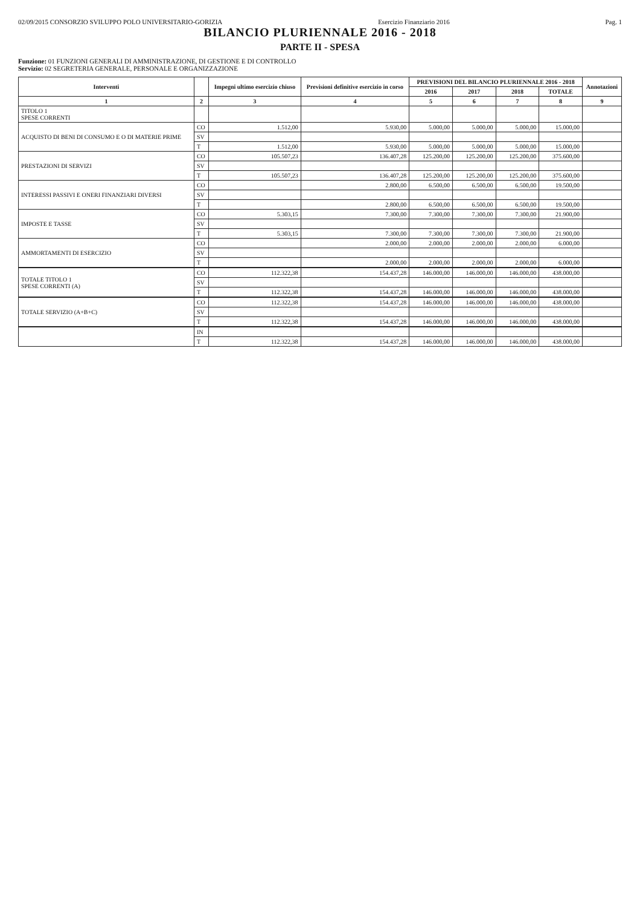02/09/2015 CONSORZIO SVILUPPO POLO UNIVERSITARIO-GORIZIA
Esercizio Finanziario 2016 Pag. 1
BILANCIO PLURIENNALE 2016 - 2018
PARTE II - SPESA
Funzione: 01 FUNZIONI GENERALI DI AMMINISTRAZIONE, DI GESTIONE E DI CONTROLLO
Servizio: 02 SEGRETERIA GENERALE, PERSONALE E ORGANIZZAZIONE
| Interventi | | Impegni ultimo esercizio chiuso | Previsioni definitive esercizio in corso | PREVISIONI DEL BILANCIO PLURIENNALE 2016 - 2018 | | | | Annotazioni |
| --- | --- | --- | --- | --- | --- | --- | --- | --- |
| | | | | 2016 | 2017 | 2018 | TOTALE | |
| 1 | 2 | 3 | 4 | 5 | 6 | 7 | 8 | 9 |
| TITOLO 1 SPESE CORRENTI | | | | | | | | |
| ACQUISTO DI BENI DI CONSUMO E O DI MATERIE PRIME | CO | 1.512,00 | 5.930,00 | 5.000,00 | 5.000,00 | 5.000,00 | 15.000,00 | |
| | SV | | | | | | | |
| | T | 1.512,00 | 5.930,00 | 5.000,00 | 5.000,00 | 5.000,00 | 15.000,00 | |
| PRESTAZIONI DI SERVIZI | CO | 105.507,23 | 136.407,28 | 125.200,00 | 125.200,00 | 125.200,00 | 375.600,00 | |
| | SV | | | | | | | |
| | T | 105.507,23 | 136.407,28 | 125.200,00 | 125.200,00 | 125.200,00 | 375.600,00 | |
| INTERESSI PASSIVI E ONERI FINANZIARI DIVERSI | CO | | 2.800,00 | 6.500,00 | 6.500,00 | 6.500,00 | 19.500,00 | |
| | SV | | | | | | | |
| | T | | 2.800,00 | 6.500,00 | 6.500,00 | 6.500,00 | 19.500,00 | |
| IMPOSTE E TASSE | CO | 5.303,15 | 7.300,00 | 7.300,00 | 7.300,00 | 7.300,00 | 21.900,00 | |
| | SV | | | | | | | |
| | T | 5.303,15 | 7.300,00 | 7.300,00 | 7.300,00 | 7.300,00 | 21.900,00 | |
| AMMORTAMENTI DI ESERCIZIO | CO | | 2.000,00 | 2.000,00 | 2.000,00 | 2.000,00 | 6.000,00 | |
| | SV | | | | | | | |
| | T | | 2.000,00 | 2.000,00 | 2.000,00 | 2.000,00 | 6.000,00 | |
| TOTALE TITOLO 1 SPESE CORRENTI (A) | CO | 112.322,38 | 154.437,28 | 146.000,00 | 146.000,00 | 146.000,00 | 438.000,00 | |
| | SV | | | | | | | |
| | T | 112.322,38 | 154.437,28 | 146.000,00 | 146.000,00 | 146.000,00 | 438.000,00 | |
| TOTALE SERVIZIO (A+B+C) | CO | 112.322,38 | 154.437,28 | 146.000,00 | 146.000,00 | 146.000,00 | 438.000,00 | |
| | SV | | | | | | | |
| | T | 112.322,38 | 154.437,28 | 146.000,00 | 146.000,00 | 146.000,00 | 438.000,00 | |
| | IN | | | | | | | |
| | T | 112.322,38 | 154.437,28 | 146.000,00 | 146.000,00 | 146.000,00 | 438.000,00 | |